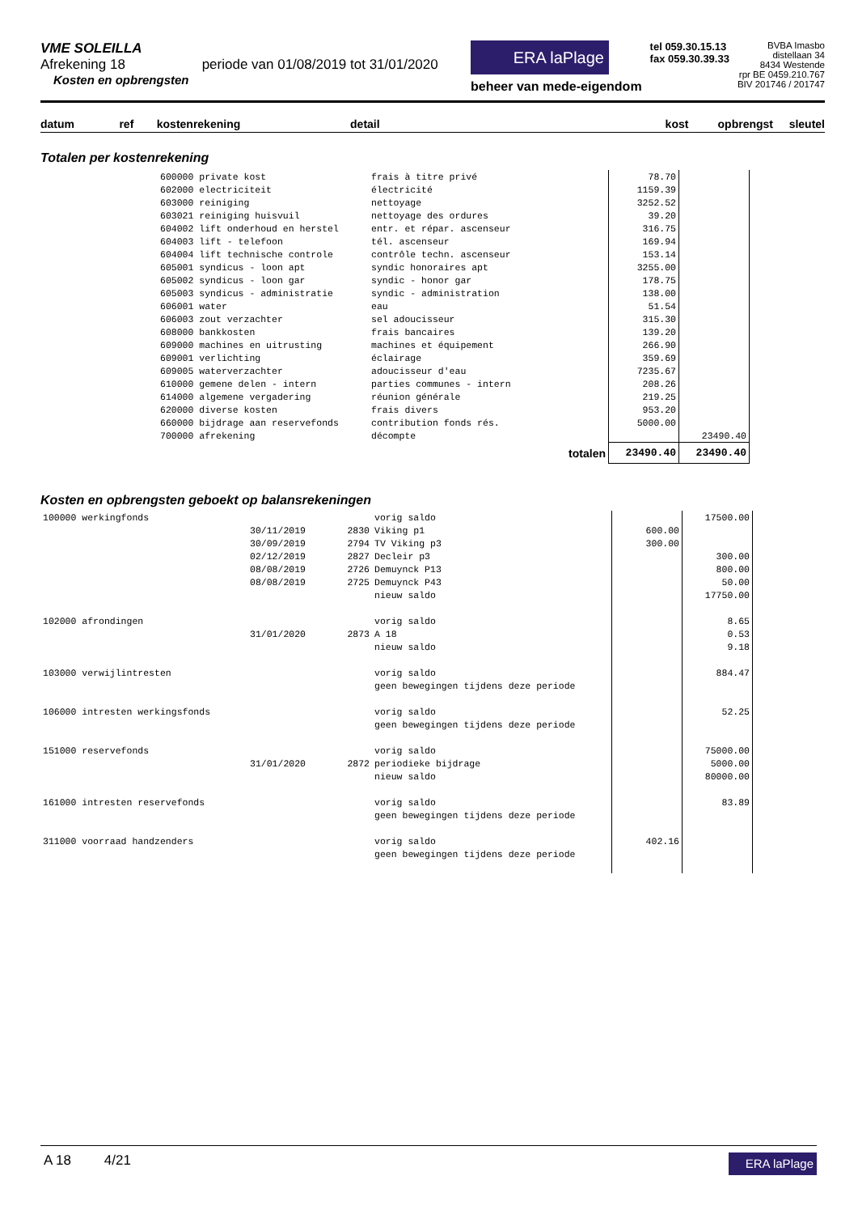VME SOLEILLA
Afrekening 18 periode van 01/08/2019 tot 31/01/2020
Kosten en opbrengsten
ERA laPlage
beheer van mede-eigendom
tel 059.30.15.13
fax 059.30.39.33
BVBA Imasbo
distellaan 34
8434 Westende
rpr BE 0459.210.767
BIV 201746 / 201747
datum ref kostenrekening detail kost opbrengst sleutel
Totalen per kostenrekening
| 600000 private kost | frais à titre privé | 78.70 | |
| 602000 electriciteit | électricité | 1159.39 | |
| 603000 reiniging | nettoyage | 3252.52 | |
| 603021 reiniging huisvuil | nettoyage des ordures | 39.20 | |
| 604002 lift onderhoud en herstel | entr. et répar. ascenseur | 316.75 | |
| 604003 lift - telefoon | tél. ascenseur | 169.94 | |
| 604004 lift technische controle | contrôle techn. ascenseur | 153.14 | |
| 605001 syndicus - loon apt | syndic honoraires apt | 3255.00 | |
| 605002 syndicus - loon gar | syndic - honor gar | 178.75 | |
| 605003 syndicus - administratie | syndic - administration | 138.00 | |
| 606001 water | eau | 51.54 | |
| 606003 zout verzachter | sel adoucisseur | 315.30 | |
| 608000 bankkosten | frais bancaires | 139.20 | |
| 609000 machines en uitrusting | machines et équipement | 266.90 | |
| 609001 verlichting | éclairage | 359.69 | |
| 609005 waterverzachter | adoucisseur d'eau | 7235.67 | |
| 610000 gemene delen - intern | parties communes - intern | 208.26 | |
| 614000 algemene vergadering | réunion générale | 219.25 | |
| 620000 diverse kosten | frais divers | 953.20 | |
| 660000 bijdrage aan reservefonds | contribution fonds rés. | 5000.00 | |
| 700000 afrekening | décompte | | 23490.40 |
| | totalen | 23490.40 | 23490.40 |
Kosten en opbrengsten geboekt op balansrekeningen
| 100000 werkingfonds | | | vorig saldo | | 17500.00 |
| | 30/11/2019 | 2830 | Viking p1 | 600.00 | |
| | 30/09/2019 | 2794 | TV Viking p3 | 300.00 | |
| | 02/12/2019 | 2827 | Decleir p3 | | 300.00 |
| | 08/08/2019 | 2726 | Demuynck P13 | | 800.00 |
| | 08/08/2019 | 2725 | Demuynck P43 | | 50.00 |
| | | | nieuw saldo | | 17750.00 |
| 102000 afrondingen | | | vorig saldo | | 8.65 |
| | 31/01/2020 | 2873 | A 18 | | 0.53 |
| | | | nieuw saldo | | 9.18 |
| 103000 verwijlintresten | | | vorig saldo | | 884.47 |
| | | | geen bewegingen tijdens deze periode | | |
| 106000 intresten werkingsfonds | | | vorig saldo | | 52.25 |
| | | | geen bewegingen tijdens deze periode | | |
| 151000 reservefonds | | | vorig saldo | | 75000.00 |
| | 31/01/2020 | 2872 | periodieke bijdrage | | 5000.00 |
| | | | nieuw saldo | | 80000.00 |
| 161000 intresten reservefonds | | | vorig saldo | | 83.89 |
| | | | geen bewegingen tijdens deze periode | | |
| 311000 voorraad handzenders | | | vorig saldo | 402.16 | |
| | | | geen bewegingen tijdens deze periode | | |
A 18 4/21
ERA laPlage